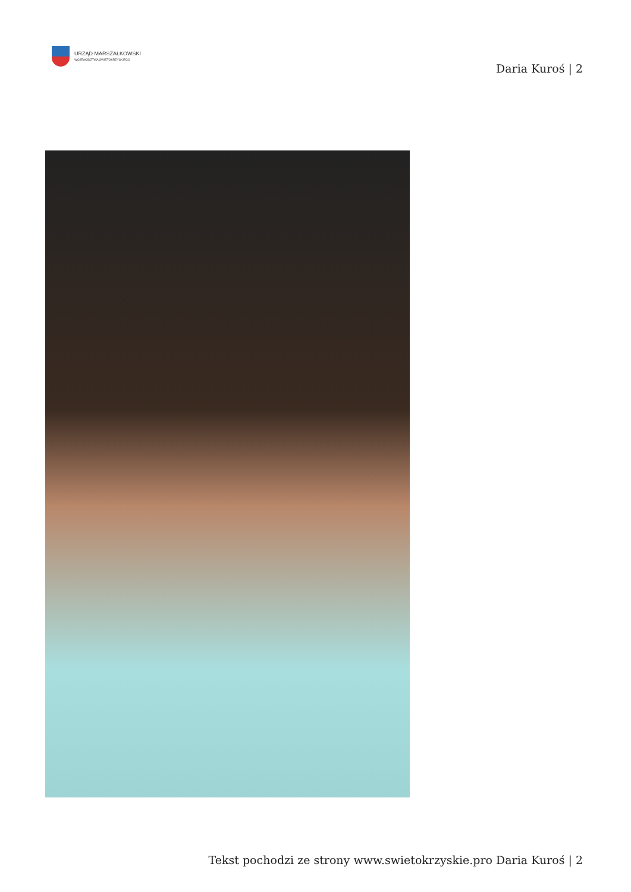URZĄD MARSZAŁKOWSKI
WOJEWÓDZTWA ŚWIĘTOKRZYSKIEGO
Daria Kuroś | 2
Tekst pochodzi ze strony www.swietokrzyskie.pro Daria Kuroś | 2